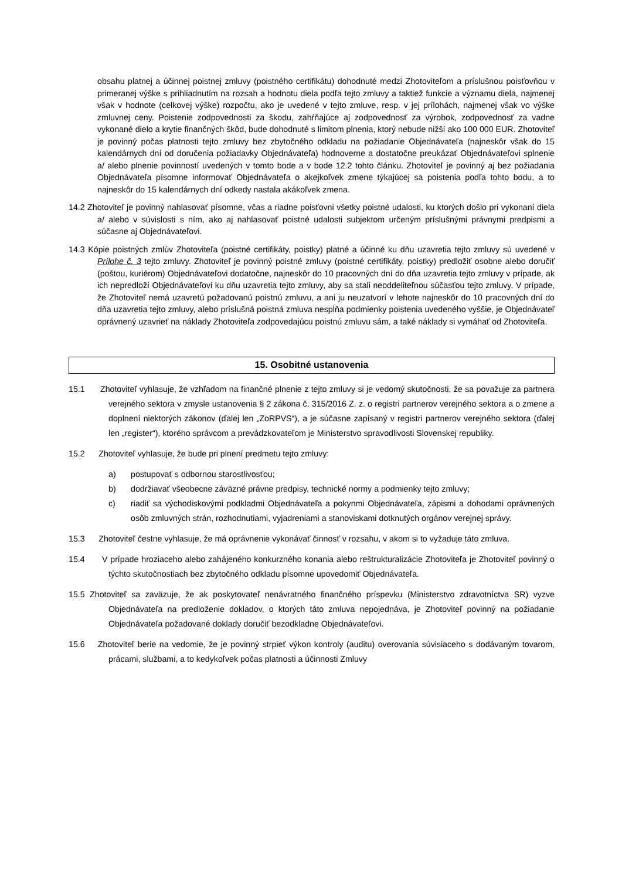obsahu platnej a účinnej poistnej zmluvy (poistného certifikátu) dohodnuté medzi Zhotoviteľom a príslušnou poisťovňou v primeranej výške s prihliadnutím na rozsah a hodnotu diela podľa tejto zmluvy a taktiež funkcie a významu diela, najmenej však v hodnote (celkovej výške) rozpočtu, ako je uvedené v tejto zmluve, resp. v jej prílohách, najmenej však vo výške zmluvnej ceny. Poistenie zodpovednosti za škodu, zahŕňajúce aj zodpovednosť za výrobok, zodpovednosť za vadne vykonané dielo a krytie finančných škôd, bude dohodnuté s limitom plnenia, ktorý nebude nižší ako 100 000 EUR. Zhotoviteľ je povinný počas platnosti tejto zmluvy bez zbytočného odkladu na požiadanie Objednávateľa (najneskôr však do 15 kalendárnych dní od doručenia požiadavky Objednávateľa) hodnoverne a dostatočne preukázať Objednávateľovi splnenie a/ alebo plnenie povinností uvedených v tomto bode a v bode 12.2 tohto článku. Zhotoviteľ je povinný aj bez požiadania Objednávateľa písomne informovať Objednávateľa o akejkoľvek zmene týkajúcej sa poistenia podľa tohto bodu, a to najneskôr do 15 kalendárnych dní odkedy nastala akákoľvek zmena.
14.2 Zhotoviteľ je povinný nahlasovať písomne, včas a riadne poisťovni všetky poistné udalosti, ku ktorých došlo pri vykonaní diela a/ alebo v súvislosti s ním, ako aj nahlasovať poistné udalosti subjektom určeným príslušnými právnymi predpismi a súčasne aj Objednávateľovi.
14.3 Kópie poistných zmlúv Zhotoviteľa (poistné certifikáty, poistky) platné a účinné ku dňu uzavretia tejto zmluvy sú uvedené v Prílohe č. 3 tejto zmluvy. Zhotoviteľ je povinný poistné zmluvy (poistné certifikáty, poistky) predložiť osobne alebo doručiť (poštou, kuriérom) Objednávateľovi dodatočne, najneskôr do 10 pracovných dní do dňa uzavretia tejto zmluvy v prípade, ak ich nepredloží Objednávateľovi ku dňu uzavretia tejto zmluvy, aby sa stali neoddeliteľnou súčasťou tejto zmluvy. V prípade, že Zhotoviteľ nemá uzavretú požadovanú poistnú zmluvu, a ani ju neuzatvorí v lehote najneskôr do 10 pracovných dní do dňa uzavretia tejto zmluvy, alebo príslušná poistná zmluva nespĺňa podmienky poistenia uvedeného vyššie, je Objednávateľ oprávnený uzavrieť na náklady Zhotoviteľa zodpovedajúcu poistnú zmluvu sám, a také náklady si vymáhať od Zhotoviteľa.
15. Osobitné ustanovenia
15.1 Zhotoviteľ vyhlasuje, že vzhľadom na finančné plnenie z tejto zmluvy si je vedomý skutočnosti, že sa považuje za partnera verejného sektora v zmysle ustanovenia § 2 zákona č. 315/2016 Z. z. o registri partnerov verejného sektora a o zmene a doplnení niektorých zákonov (ďalej len „ZoRPVS“), a je súčasne zapísaný v registri partnerov verejného sektora (ďalej len „register“), ktorého správcom a prevádzkovateľom je Ministerstvo spravodlivosti Slovenskej republiky.
15.2 Zhotoviteľ vyhlasuje, že bude pri plnení predmetu tejto zmluvy:
a) postupovať s odbornou starostlivosťou;
b) dodržiavať všeobecne záväzné právne predpisy, technické normy a podmienky tejto zmluvy;
c) riadiť sa východiskovými podkladmi Objednávateľa a pokynmi Objednávateľa, zápismi a dohodami oprávnených osôb zmluvných strán, rozhodnutiami, vyjadreniami a stanoviskami dotknutých orgánov verejnej správy.
15.3 Zhotoviteľ čestne vyhlasuje, že má oprávnenie vykonávať činnosť v rozsahu, v akom si to vyžaduje táto zmluva.
15.4 V prípade hroziaceho alebo zahájeného konkurzného konania alebo reštrukturalizácie Zhotoviteľa je Zhotoviteľ povinný o týchto skutočnostiach bez zbytočného odkladu písomne upovedomiť Objednávateľa.
15.5 Zhotoviteľ sa zaväzuje, že ak poskytovateľ nenávratného finančného príspevku (Ministerstvo zdravotníctva SR) vyzve Objednávateľa na predloženie dokladov, o ktorých táto zmluva nepojednáva, je Zhotoviteľ povinný na požiadanie Objednávateľa požadované doklady doručiť bezodkladne Objednávateľovi.
15.6 Zhotoviteľ berie na vedomie, že je povinný strpieť výkon kontroly (auditu) overovania súvisiaceho s dodávaným tovarom, prácami, službami, a to kedykoľvek počas platnosti a účinnosti Zmluvy